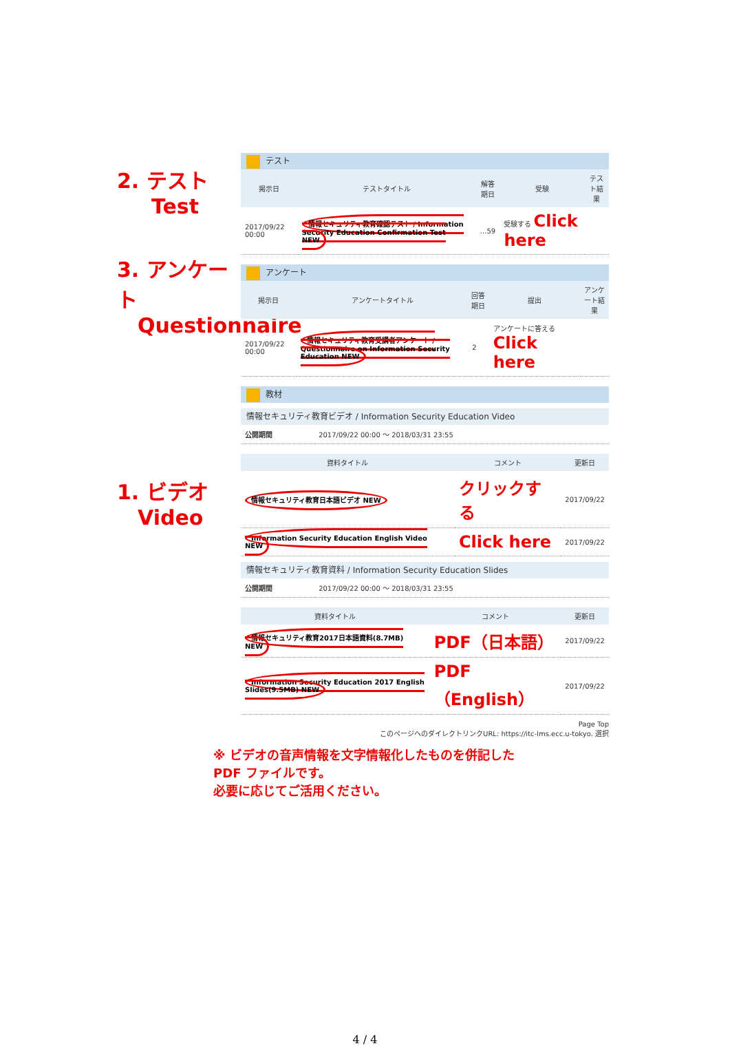2. テスト
Test
3. アンケート
Questionnaire
1. ビデオ
Video
テスト
| 掲示日 | テストタイトル | 解答期日 | 受験 | テスト結果 |
| --- | --- | --- | --- | --- |
| 2017/09/22 00:00 | 情報セキュリティ教育確認テスト / Information Security Education Confirmation Test NEW | …59 | 受験する Click here | |
アンケート
| 掲示日 | アンケートタイトル | 回答期日 | 提出 | アンケート結果 |
| --- | --- | --- | --- | --- |
| 2017/09/22 00:00 | 情報セキュリティ教育受講者アンケート / Questionnaire on Information Security Education NEW | 2 | アンケートに答える Click here | |
教材
情報セキュリティ教育ビデオ / Information Security Education Video
| 公開期間 | 2017/09/22 00:00 ～ 2018/03/31 23:55 |
| 資料タイトル | コメント | 更新日 |
| --- | --- | --- |
| 情報セキュリティ教育日本語ビデオ NEW | クリックする | 2017/09/22 |
| Information Security Education English Video NEW | Click here | 2017/09/22 |
情報セキュリティ教育資料 / Information Security Education Slides
| 公開期間 | 2017/09/22 00:00 ～ 2018/03/31 23:55 |
| 資料タイトル | コメント | 更新日 |
| --- | --- | --- |
| 情報セキュリティ教育2017日本語資料(8.7MB) NEW | PDF（日本語） | 2017/09/22 |
| Information Security Education 2017 English Slides(9.5MB) NEW | PDF（English） | 2017/09/22 |
Page Top
このページへのダイレクトリンクURL: https://itc-lms.ecc.u-tokyo. 選択
※ ビデオの音声情報を文字情報化したものを併記した
PDF ファイルです。
必要に応じてご活用ください。
4 / 4